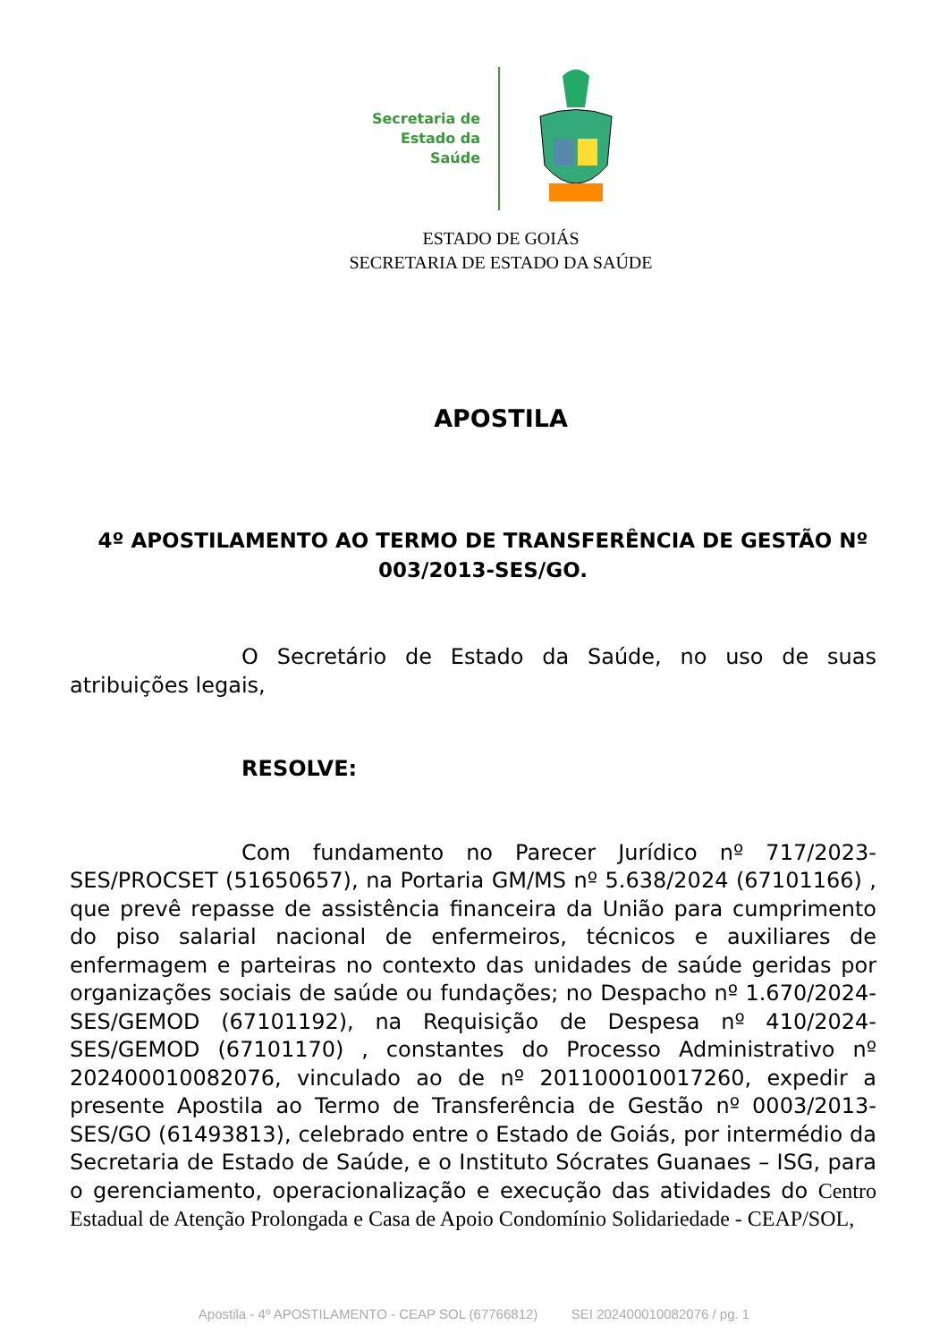Secretaria de
Estado da
Saúde
ESTADO DE GOIÁS
SECRETARIA DE ESTADO DA SAÚDE
APOSTILA
4º APOSTILAMENTO AO TERMO DE TRANSFERÊNCIA DE GESTÃO Nº 003/2013-SES/GO.
O Secretário de Estado da Saúde, no uso de suas atribuições legais,
RESOLVE:
Com fundamento no Parecer Jurídico nº 717/2023-SES/PROCSET (51650657), na Portaria GM/MS nº 5.638/2024 (67101166) , que prevê repasse de assistência financeira da União para cumprimento do piso salarial nacional de enfermeiros, técnicos e auxiliares de enfermagem e parteiras no contexto das unidades de saúde geridas por organizações sociais de saúde ou fundações; no Despacho nº 1.670/2024-SES/GEMOD (67101192), na Requisição de Despesa nº 410/2024-SES/GEMOD (67101170) , constantes do Processo Administrativo nº 202400010082076, vinculado ao de nº 201100010017260, expedir a presente Apostila ao Termo de Transferência de Gestão nº 0003/2013-SES/GO (61493813), celebrado entre o Estado de Goiás, por intermédio da Secretaria de Estado de Saúde, e o Instituto Sócrates Guanaes – ISG, para o gerenciamento, operacionalização e execução das atividades do Centro Estadual de Atenção Prolongada e Casa de Apoio Condomínio Solidariedade - CEAP/SOL,
Apostila - 4º APOSTILAMENTO - CEAP SOL (67766812) SEI 202400010082076 / pg. 1